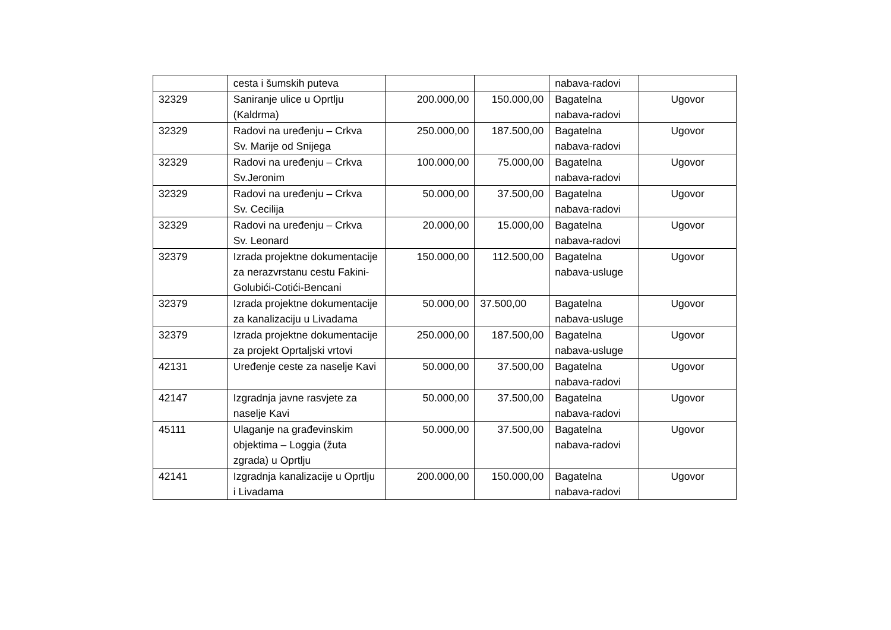| | cesta i šumskih puteva | | | nabava-radovi | |
| 32329 | Saniranje ulice u Oprtlju (Kaldrma) | 200.000,00 | 150.000,00 | Bagatelna nabava-radovi | Ugovor |
| 32329 | Radovi na uređenju – Crkva Sv. Marije od Snijega | 250.000,00 | 187.500,00 | Bagatelna nabava-radovi | Ugovor |
| 32329 | Radovi na uređenju – Crkva Sv.Jeronim | 100.000,00 | 75.000,00 | Bagatelna nabava-radovi | Ugovor |
| 32329 | Radovi na uređenju – Crkva Sv. Cecilija | 50.000,00 | 37.500,00 | Bagatelna nabava-radovi | Ugovor |
| 32329 | Radovi na uređenju – Crkva Sv. Leonard | 20.000,00 | 15.000,00 | Bagatelna nabava-radovi | Ugovor |
| 32379 | Izrada projektne dokumentacije za nerazvrstanu cestu Fakini-Golubići-Cotići-Bencani | 150.000,00 | 112.500,00 | Bagatelna nabava-usluge | Ugovor |
| 32379 | Izrada projektne dokumentacije za kanalizaciju u Livadama | 50.000,00 | 37.500,00 | Bagatelna nabava-usluge | Ugovor |
| 32379 | Izrada projektne dokumentacije za projekt Oprtaljski vrtovi | 250.000,00 | 187.500,00 | Bagatelna nabava-usluge | Ugovor |
| 42131 | Uređenje ceste za naselje Kavi | 50.000,00 | 37.500,00 | Bagatelna nabava-radovi | Ugovor |
| 42147 | Izgradnja javne rasvjete za naselje Kavi | 50.000,00 | 37.500,00 | Bagatelna nabava-radovi | Ugovor |
| 45111 | Ulaganje na građevinskim objektima – Loggia (žuta zgrada) u Oprtlju | 50.000,00 | 37.500,00 | Bagatelna nabava-radovi | Ugovor |
| 42141 | Izgradnja kanalizacije u Oprtlju i Livadama | 200.000,00 | 150.000,00 | Bagatelna nabava-radovi | Ugovor |